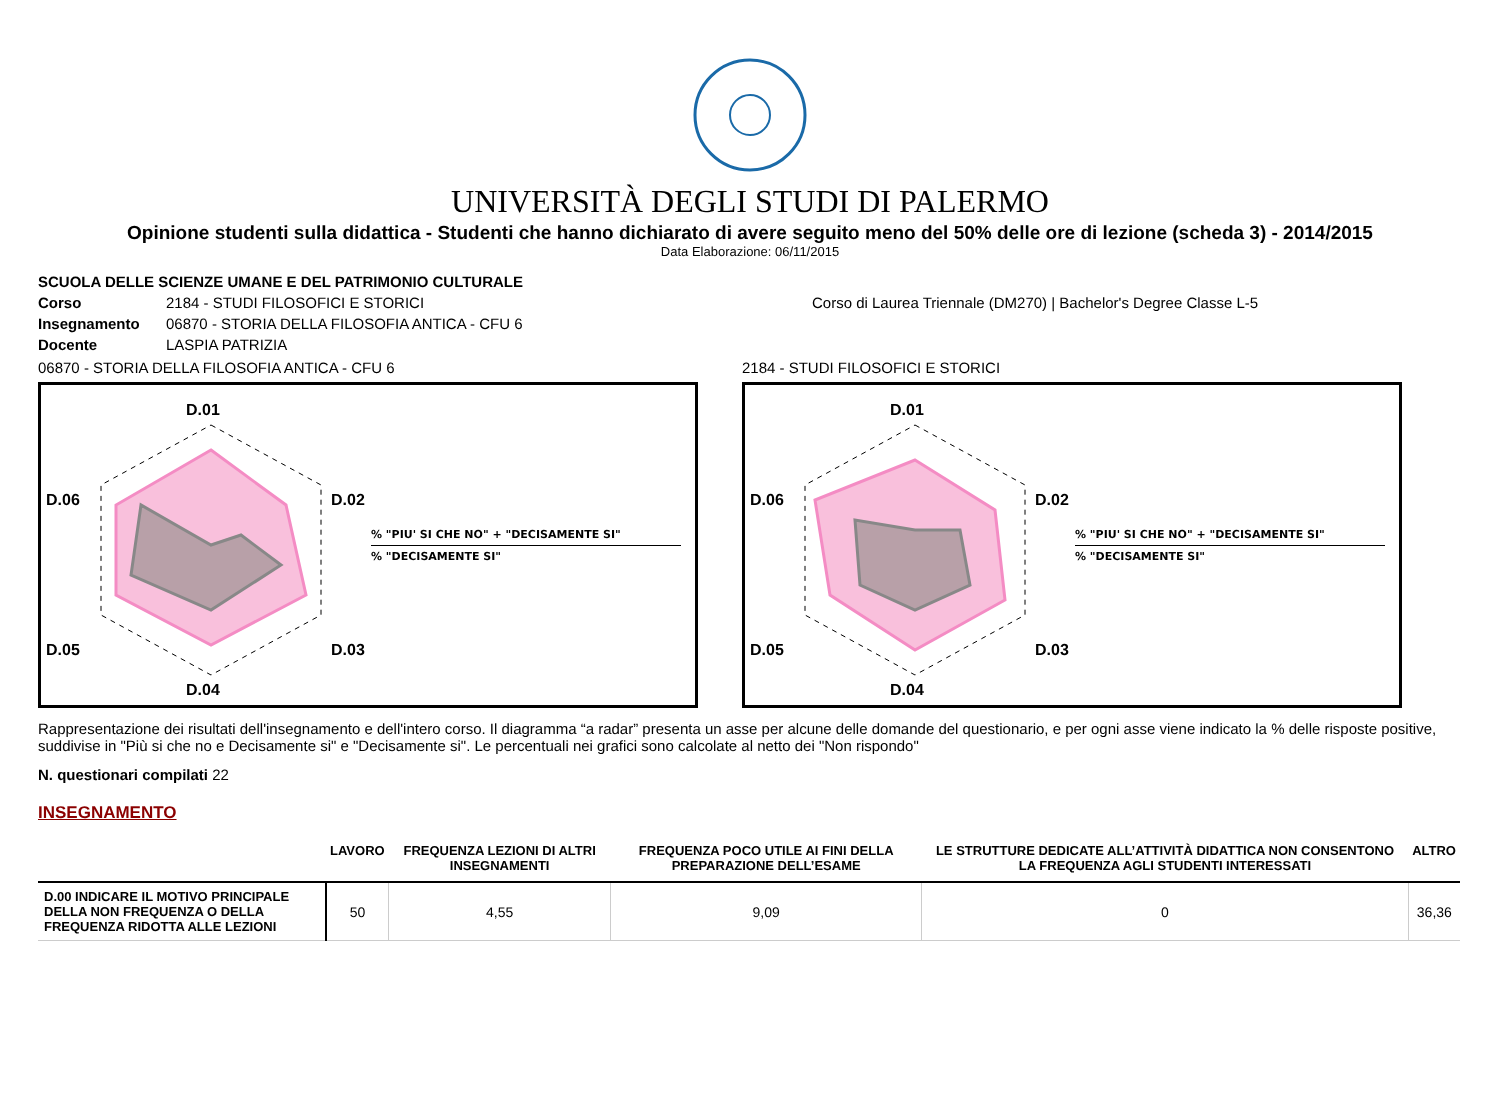UNIVERSITÀ DEGLI STUDI DI PALERMO
Opinione studenti sulla didattica - Studenti che hanno dichiarato di avere seguito meno del 50% delle ore di lezione (scheda 3) - 2014/2015
Data Elaborazione: 06/11/2015
SCUOLA DELLE SCIENZE UMANE E DEL PATRIMONIO CULTURALE
Corso 2184 - STUDI FILOSOFICI E STORICI Corso di Laurea Triennale (DM270) | Bachelor's Degree Classe L-5
Insegnamento 06870 - STORIA DELLA FILOSOFIA ANTICA - CFU 6
Docente LASPIA PATRIZIA
06870 - STORIA DELLA FILOSOFIA ANTICA - CFU 6
D.01
D.02
D.03
D.04
D.05
D.06
% "PIU' SI CHE NO" + "DECISAMENTE SI"
% "DECISAMENTE SI"
2184 - STUDI FILOSOFICI E STORICI
D.01
D.02
D.03
D.04
D.05
D.06
% "PIU' SI CHE NO" + "DECISAMENTE SI"
% "DECISAMENTE SI"
Rappresentazione dei risultati dell'insegnamento e dell'intero corso. Il diagramma “a radar” presenta un asse per alcune delle domande del questionario, e per ogni asse viene indicato la % delle risposte positive, suddivise in "Più si che no e Decisamente si" e "Decisamente si". Le percentuali nei grafici sono calcolate al netto dei "Non rispondo"
N. questionari compilati 22
INSEGNAMENTO
| | LAVORO | FREQUENZA LEZIONI DI ALTRI INSEGNAMENTI | FREQUENZA POCO UTILE AI FINI DELLA PREPARAZIONE DELL’ESAME | LE STRUTTURE DEDICATE ALL’ATTIVITÀ DIDATTICA NON CONSENTONO LA FREQUENZA AGLI STUDENTI INTERESSATI | ALTRO |
| --- | --- | --- | --- | --- | --- |
| D.00 INDICARE IL MOTIVO PRINCIPALE DELLA NON FREQUENZA O DELLA FREQUENZA RIDOTTA ALLE LEZIONI | 50 | 4,55 | 9,09 | 0 | 36,36 |